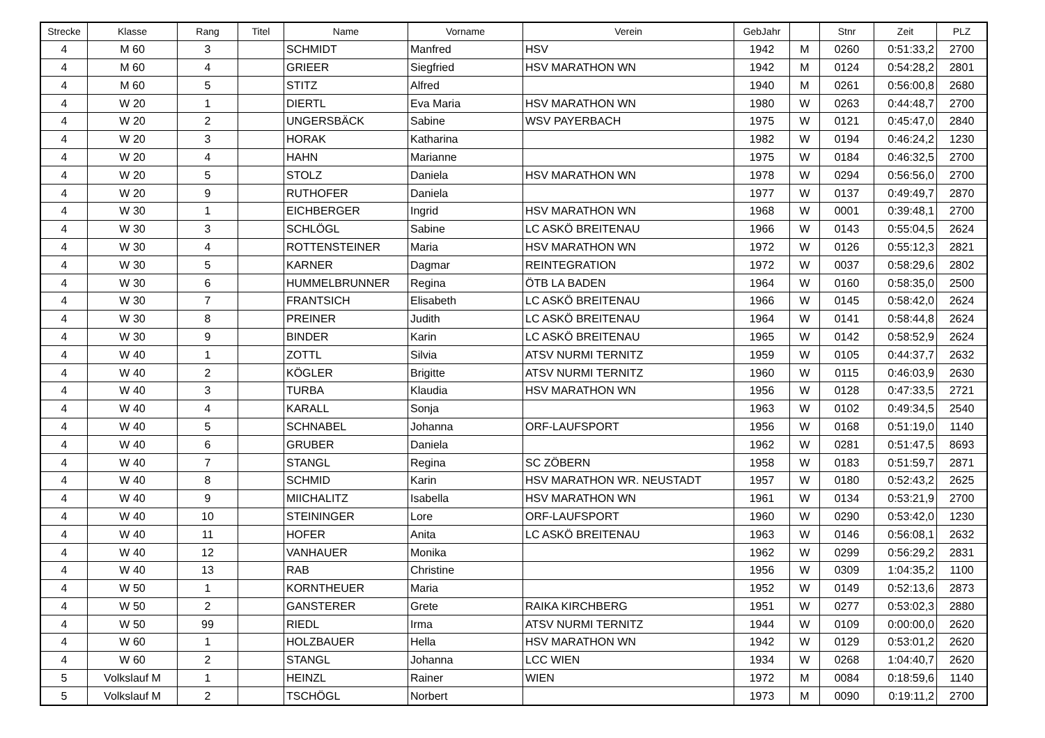| Strecke | Klasse | Rang | Titel | Name | Vorname | Verein | GebJahr | | Stnr | Zeit | PLZ |
| --- | --- | --- | --- | --- | --- | --- | --- | --- | --- | --- | --- |
| 4 | M 60 | 3 | | SCHMIDT | Manfred | HSV | 1942 | M | 0260 | 0:51:33,2 | 2700 |
| 4 | M 60 | 4 | | GRIEER | Siegfried | HSV MARATHON WN | 1942 | M | 0124 | 0:54:28,2 | 2801 |
| 4 | M 60 | 5 | | STITZ | Alfred | | 1940 | M | 0261 | 0:56:00,8 | 2680 |
| 4 | W 20 | 1 | | DIERTL | Eva Maria | HSV MARATHON WN | 1980 | W | 0263 | 0:44:48,7 | 2700 |
| 4 | W 20 | 2 | | UNGERSBÄCK | Sabine | WSV PAYERBACH | 1975 | W | 0121 | 0:45:47,0 | 2840 |
| 4 | W 20 | 3 | | HORAK | Katharina | | 1982 | W | 0194 | 0:46:24,2 | 1230 |
| 4 | W 20 | 4 | | HAHN | Marianne | | 1975 | W | 0184 | 0:46:32,5 | 2700 |
| 4 | W 20 | 5 | | STOLZ | Daniela | HSV MARATHON WN | 1978 | W | 0294 | 0:56:56,0 | 2700 |
| 4 | W 20 | 9 | | RUTHOFER | Daniela | | 1977 | W | 0137 | 0:49:49,7 | 2870 |
| 4 | W 30 | 1 | | EICHBERGER | Ingrid | HSV MARATHON WN | 1968 | W | 0001 | 0:39:48,1 | 2700 |
| 4 | W 30 | 3 | | SCHLÖGL | Sabine | LC ASKÖ BREITENAU | 1966 | W | 0143 | 0:55:04,5 | 2624 |
| 4 | W 30 | 4 | | ROTTENSTEINER | Maria | HSV MARATHON WN | 1972 | W | 0126 | 0:55:12,3 | 2821 |
| 4 | W 30 | 5 | | KARNER | Dagmar | REINTEGRATION | 1972 | W | 0037 | 0:58:29,6 | 2802 |
| 4 | W 30 | 6 | | HUMMELBRUNNER | Regina | ÖTB LA BADEN | 1964 | W | 0160 | 0:58:35,0 | 2500 |
| 4 | W 30 | 7 | | FRANTSICH | Elisabeth | LC ASKÖ BREITENAU | 1966 | W | 0145 | 0:58:42,0 | 2624 |
| 4 | W 30 | 8 | | PREINER | Judith | LC ASKÖ BREITENAU | 1964 | W | 0141 | 0:58:44,8 | 2624 |
| 4 | W 30 | 9 | | BINDER | Karin | LC ASKÖ BREITENAU | 1965 | W | 0142 | 0:58:52,9 | 2624 |
| 4 | W 40 | 1 | | ZOTTL | Silvia | ATSV NURMI TERNITZ | 1959 | W | 0105 | 0:44:37,7 | 2632 |
| 4 | W 40 | 2 | | KÖGLER | Brigitte | ATSV NURMI TERNITZ | 1960 | W | 0115 | 0:46:03,9 | 2630 |
| 4 | W 40 | 3 | | TURBA | Klaudia | HSV MARATHON WN | 1956 | W | 0128 | 0:47:33,5 | 2721 |
| 4 | W 40 | 4 | | KARALL | Sonja | | 1963 | W | 0102 | 0:49:34,5 | 2540 |
| 4 | W 40 | 5 | | SCHNABEL | Johanna | ORF-LAUFSPORT | 1956 | W | 0168 | 0:51:19,0 | 1140 |
| 4 | W 40 | 6 | | GRUBER | Daniela | | 1962 | W | 0281 | 0:51:47,5 | 8693 |
| 4 | W 40 | 7 | | STANGL | Regina | SC ZÖBERN | 1958 | W | 0183 | 0:51:59,7 | 2871 |
| 4 | W 40 | 8 | | SCHMID | Karin | HSV MARATHON WR. NEUSTADT | 1957 | W | 0180 | 0:52:43,2 | 2625 |
| 4 | W 40 | 9 | | MIICHALITZ | Isabella | HSV MARATHON WN | 1961 | W | 0134 | 0:53:21,9 | 2700 |
| 4 | W 40 | 10 | | STEININGER | Lore | ORF-LAUFSPORT | 1960 | W | 0290 | 0:53:42,0 | 1230 |
| 4 | W 40 | 11 | | HOFER | Anita | LC ASKÖ BREITENAU | 1963 | W | 0146 | 0:56:08,1 | 2632 |
| 4 | W 40 | 12 | | VANHAUER | Monika | | 1962 | W | 0299 | 0:56:29,2 | 2831 |
| 4 | W 40 | 13 | | RAB | Christine | | 1956 | W | 0309 | 1:04:35,2 | 1100 |
| 4 | W 50 | 1 | | KORNTHEUER | Maria | | 1952 | W | 0149 | 0:52:13,6 | 2873 |
| 4 | W 50 | 2 | | GANSTERER | Grete | RAIKA KIRCHBERG | 1951 | W | 0277 | 0:53:02,3 | 2880 |
| 4 | W 50 | 99 | | RIEDL | Irma | ATSV NURMI TERNITZ | 1944 | W | 0109 | 0:00:00,0 | 2620 |
| 4 | W 60 | 1 | | HOLZBAUER | Hella | HSV MARATHON WN | 1942 | W | 0129 | 0:53:01,2 | 2620 |
| 4 | W 60 | 2 | | STANGL | Johanna | LCC WIEN | 1934 | W | 0268 | 1:04:40,7 | 2620 |
| 5 | Volkslauf M | 1 | | HEINZL | Rainer | WIEN | 1972 | M | 0084 | 0:18:59,6 | 1140 |
| 5 | Volkslauf M | 2 | | TSCHÖGL | Norbert | | 1973 | M | 0090 | 0:19:11,2 | 2700 |